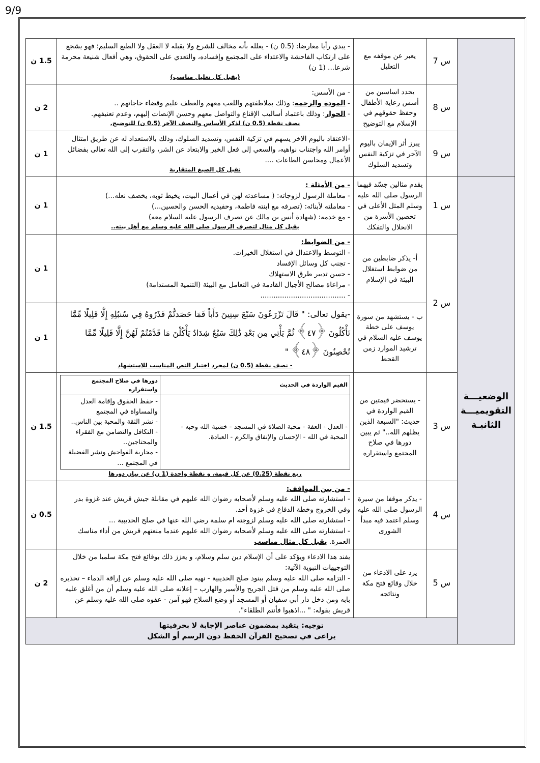9/9
| | س 7 | يعبر عن موقفه مع التعليل | - يبدي رأيا معارضا: (0.5 ن) - يعلله بأنه مخالف للشرع ولا يقبله لا العقل ولا الطبع السليم؛ فهو يشجع على ارتكاب الفاحشة والاعتداء على المجتمع وإفساده، والتعدي على الحقوق، وهي أفعال شنيعة محرمة شرعا... (1 ن) (يقبل كل تعليل مناسب) | 1.5 ن |
| | س 8 | يحدد اساسين من أسس رعاية الأطفال وحفظ حقوقهم في الإسلام مع التوضيح | - من الأسس: - المودة والرحمة : وذلك بملاطفتهم واللعب معهم والعطف عليم وقضاء حاجاتهم .. - الحوار : وذلك باعتماد أساليب الإقناع والتواصل معهم وحسن الإنصات إليهم، وعدم تعنيفهم. نصف نقطة (0.5 ن) لذكر الأساس والنصف الآخر (0.5 ن) للتوضيح. | 2 ن |
| | س 9 | يبرز أثر الإيمان باليوم الآخر في تزكية النفس وتسديد السلوك | -الاعتقاد باليوم الاخر يسهم في تزكية النفس، وتسديد السلوك، وذلك بالاستعداد له عن طريق امتثال أوامر الله واجتناب نواهيه، والسعي إلى فعل الخير والابتعاد عن الشر، والتقرب إلى الله تعالى بفضائل الأعمال ومحاسن الطاعات .... تقبل كل الصيغ المتقاربة | 1 ن |
| الوضعيـــة التقويميـــة الثانيـة | س 1 | يقدم مثالين جسّد فيهما الرسول صلى الله عليه وسلم المثل الأعلى في تحصين الأسرة من الانحلال والتفكك | - من الأمثلة : - معاملة الرسول لزوجاته: ( مساعدته لهن في أعمال البيت، يخيط ثوبه، يخصف نعله...) - معاملته لأبنائه: (تصرفه مع ابنته فاطمة، وحفيديه الحسن والحسين...) - مع خدمه: (شهادة أنس بن مالك عن تصرف الرسول عليه السلام معه) يقبل كل مثال لتصرف الرسول صلى الله عليه وسلم مع أهل بيته.. | 1 ن |
| | س 2 | أ- يذكر ضابطين من من ضوابط استغلال البيئة في الإسلام | - من الضوابط: - التوسط والاعتدال في استغلال الخيرات. - تجنب كل وسائل الإفساد - حسن تدبير طرق الاستهلاك - مراعاة مصالح الأجيال القادمة في التعامل مع البيئة (التنمية المستدامة) - ....................................... | 1 ن |
| | | ب - يستشهد من سورة يوسف على خطة يوسف عليه السلام في ترشيد الموارد زمن القحط | -يقول تعالى: " قَالَ تَزْرَعُونَ سَبْعَ سِنِينَ دَأَباً فَمَا حَصَدتُّمْ فَذَرُوهُ فِي سُنبُلِهِ إِلَّا قَلِيلًا مِّمَّا تَأْكُلُونَ ﴿٤٧﴾ ثُمَّ يَأْتِي مِن بَعْدِ ذَٰلِكَ سَبْعٌ شِدَادٌ يَأْكُلْنَ مَا قَدَّمْتُمْ لَهُنَّ إِلَّا قَلِيلًا مِّمَّا تُحْصِنُونَ ﴿٤٨﴾ " - نصف نقطة (0.5 ن) لمجرد اختيار النص المناسب للاستشهاد | 1 ن |
| | س 3 | - يستحضر قيمتين من القيم الواردة في حديث: "السبعة الذين يظلهم الله.." ثم يبين دورها في صلاح المجتمع واستقراره | / القيم الواردة في الحديث / دورها في صلاح المجتمع واستقراره / / --- / --- / / - العدل - العفة - محبة الصلاة في المسجد - خشية الله وحبه - المحبة في الله - الإحسان والإنفاق والكرم - العبادة. / - حفظ الحقوق وإقامة العدل والمساواة في المجتمع - نشر الثقة والمحبة بين الناس.. - التكافل والتضامن مع الفقراء والمحتاجين.. - محاربة الفواحش ونشر الفضيلة في المجتمع ... / ربع نقطة (0.25) عن كل قيمة، و نقطة واحدة (1 ن) عن بيان دورها | 1.5 ن |
| | س 4 | - يذكر موقفا من سيرة الرسول صلى الله عليه وسلم اعتمد فيه مبدأ الشورى | - من بين المواقف: - استشارته صلى الله عليه وسلم لأصحابه رضوان الله عليهم في مقابلة جيش قريش عند غزوة بدر وفي الخروج وخطة الدفاع في غزوة أحد. - استشارته صلى الله عليه وسلم لزوجته ام سلمة رضي الله عنها في صلح الحديبية ... - استشارته صلى الله عليه وسلم لأصحابه رضوان الله عليهم عندما منعتهم قريش من أداء مناسك العمرة. يقبل كل مثال مناسب | 0.5 ن |
| | س 5 | يرد على الادعاء من خلال وقائع فتح مكة ونتائجه | يفند هذا الادعاء ويؤكد على أن الإسلام دين سلم وسلام، و يعزز ذلك بوقائع فتح مكة سلميا من خلال التوجيهات النبوية الآتية: - التزامه صلى الله عليه وسلم ببنود صلح الحديبية - نهيه صلى الله عليه وسلم عن إراقة الدماء – تحذيره صلى الله عليه وسلم من قتل الجريح والأسير والهارب – إعلانه صلى الله عليه وسلم أن من أغلق عليه بابه ومن دخل دار أبي سفيان أو المسجد أو وضع السلاح فهو آمن - عفوه صلى الله عليه وسلم عن قريش بقوله: " ...اذهبوا فأنتم الطلقاء". | 2 ن |
| | توجيه: يتقيد بمضمون عناصر الإجابة لا بحرفيتها يراعى في تصحيح القرآن الحفظ دون الرسم أو الشكل | | | |